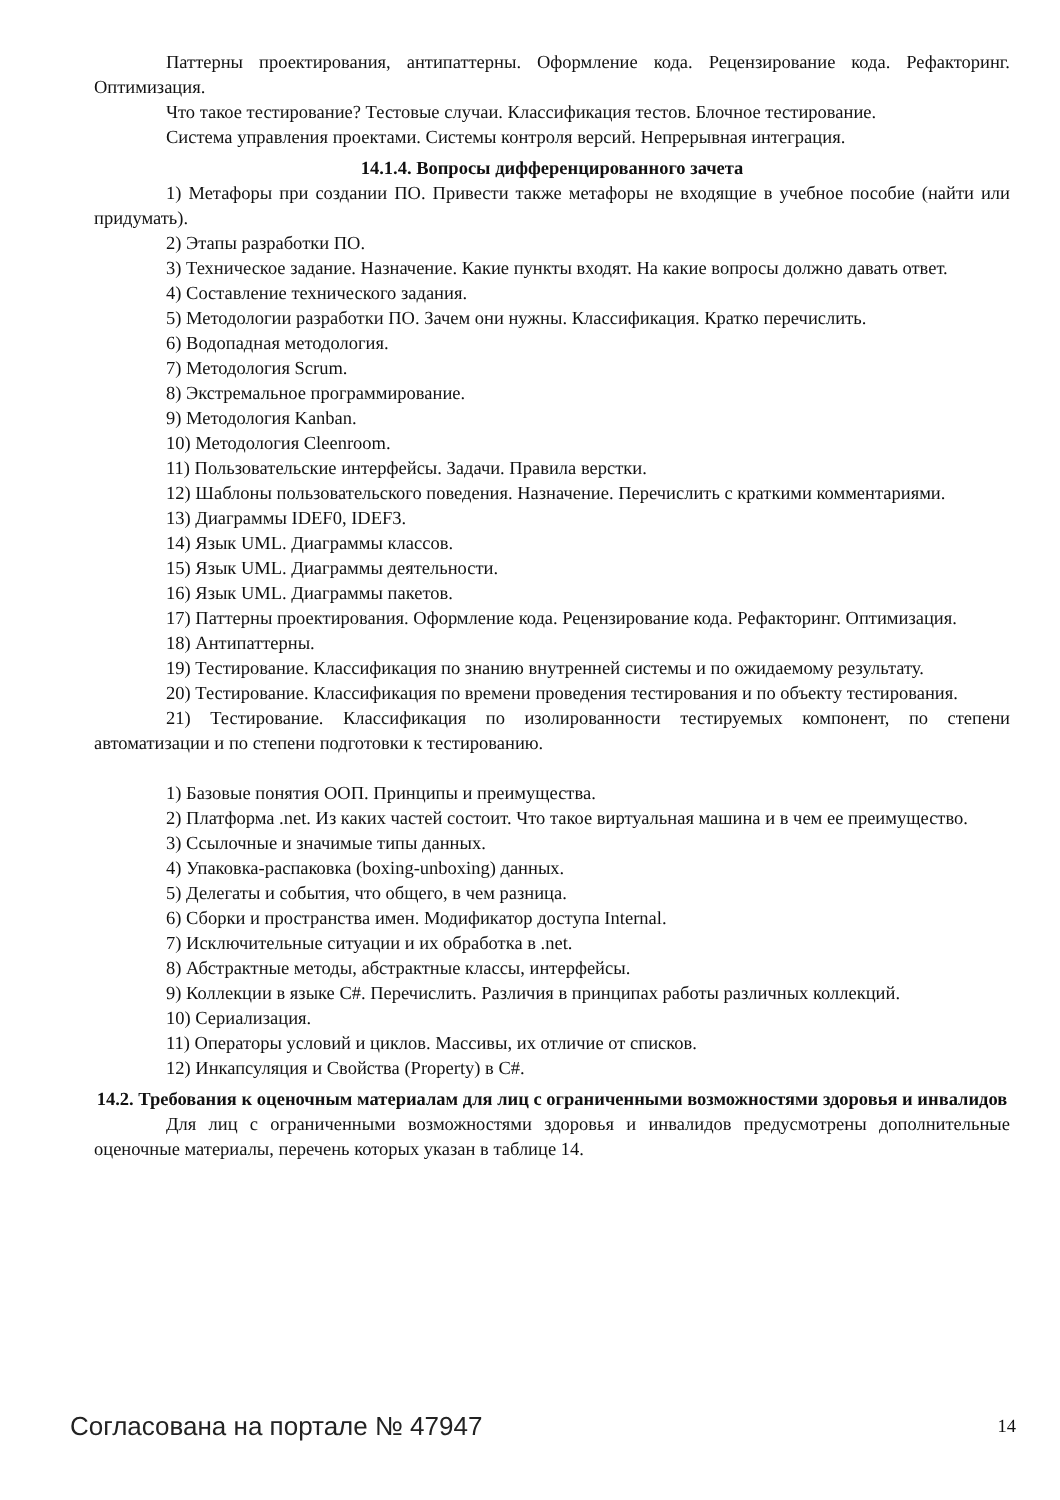Паттерны проектирования, антипаттерны. Оформление кода. Рецензирование кода. Рефакторинг. Оптимизация.
Что такое тестирование? Тестовые случаи. Классификация тестов. Блочное тестирование.
Система управления проектами. Системы контроля версий. Непрерывная интеграция.
14.1.4. Вопросы дифференцированного зачета
1) Метафоры при создании ПО. Привести также метафоры не входящие в учебное пособие (найти или придумать).
2) Этапы разработки ПО.
3) Техническое задание. Назначение. Какие пункты входят. На какие вопросы должно давать ответ.
4) Составление технического задания.
5) Методологии разработки ПО. Зачем они нужны. Классификация. Кратко перечислить.
6) Водопадная методология.
7) Методология Scrum.
8) Экстремальное программирование.
9) Методология Kanban.
10) Методология Cleenroom.
11) Пользовательские интерфейсы. Задачи. Правила верстки.
12) Шаблоны пользовательского поведения. Назначение. Перечислить с краткими комментариями.
13) Диаграммы IDEF0, IDEF3.
14) Язык UML. Диаграммы классов.
15) Язык UML. Диаграммы деятельности.
16) Язык UML. Диаграммы пакетов.
17) Паттерны проектирования. Оформление кода. Рецензирование кода. Рефакторинг. Оптимизация.
18) Антипаттерны.
19) Тестирование. Классификация по знанию внутренней системы и по ожидаемому результату.
20) Тестирование. Классификация по времени проведения тестирования и по объекту тестирования.
21) Тестирование. Классификация по изолированности тестируемых компонент, по степени автоматизации и по степени подготовки к тестированию.
1) Базовые понятия ООП. Принципы и преимущества.
2) Платформа .net. Из каких частей состоит. Что такое виртуальная машина и в чем ее преимущество.
3) Ссылочные и значимые типы данных.
4) Упаковка-распаковка (boxing-unboxing) данных.
5) Делегаты и события, что общего, в чем разница.
6) Сборки и пространства имен. Модификатор доступа Internal.
7) Исключительные ситуации и их обработка в .net.
8) Абстрактные методы, абстрактные классы, интерфейсы.
9) Коллекции в языке C#. Перечислить. Различия в принципах работы различных коллекций.
10) Сериализация.
11) Операторы условий и циклов. Массивы, их отличие от списков.
12) Инкапсуляция и Свойства (Property) в C#.
14.2. Требования к оценочным материалам для лиц с ограниченными возможностями здоровья и инвалидов
Для лиц с ограниченными возможностями здоровья и инвалидов предусмотрены дополнительные оценочные материалы, перечень которых указан в таблице 14.
Согласована на портале № 47947 14